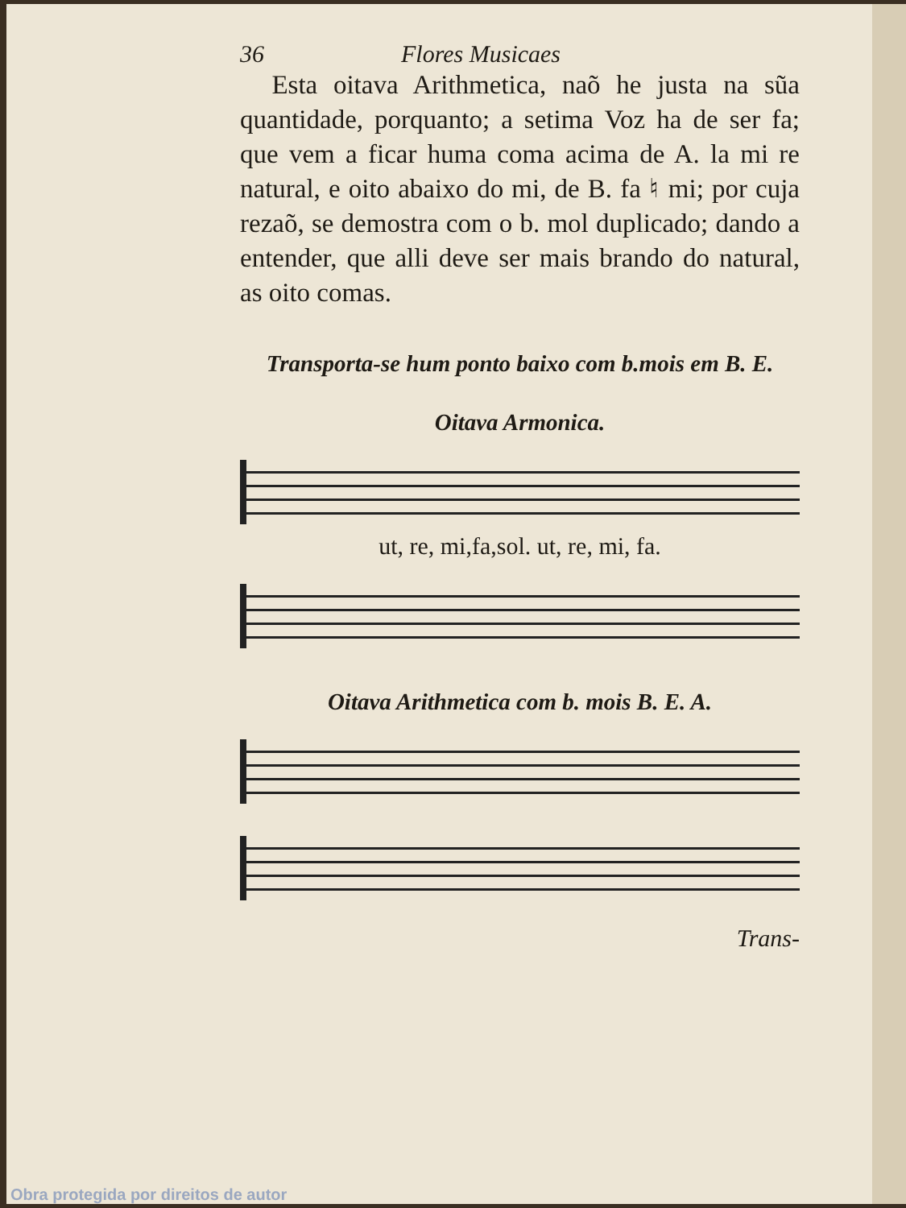36 Flores Musicaes
Esta oitava Arithmetica, naõ he justa na sũa quantidade, porquanto; a setima Voz ha de ser fa; que vem a ficar huma coma acima de A. la mi re natural, e oito abaixo do mi, de B. fa ♮ mi; por cuja rezaõ, se demostra com o b. mol duplicado; dando a entender, que alli deve ser mais brando do natural, as oito comas.
Transporta-se hum ponto baixo com b.mois em B. E.
Oitava Armonica.
ut, re, mi,fa,sol. ut, re, mi, fa.
Oitava Arithmetica com b. mois B. E. A.
Trans-
Obra protegida por direitos de autor